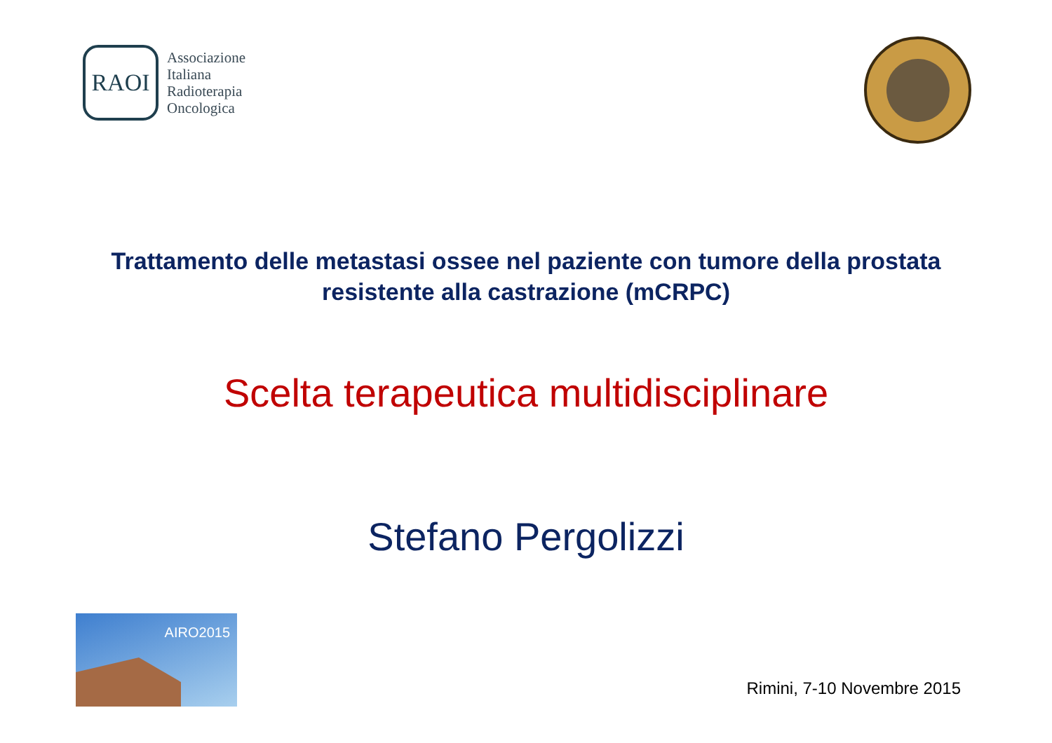RAOI
Associazione
Italiana
Radioterapia
Oncologica
Trattamento delle metastasi ossee nel paziente con tumore della prostata
resistente alla castrazione (mCRPC)
Scelta terapeutica multidisciplinare
Stefano Pergolizzi
AIRO2015
Rimini, 7-10 Novembre 2015